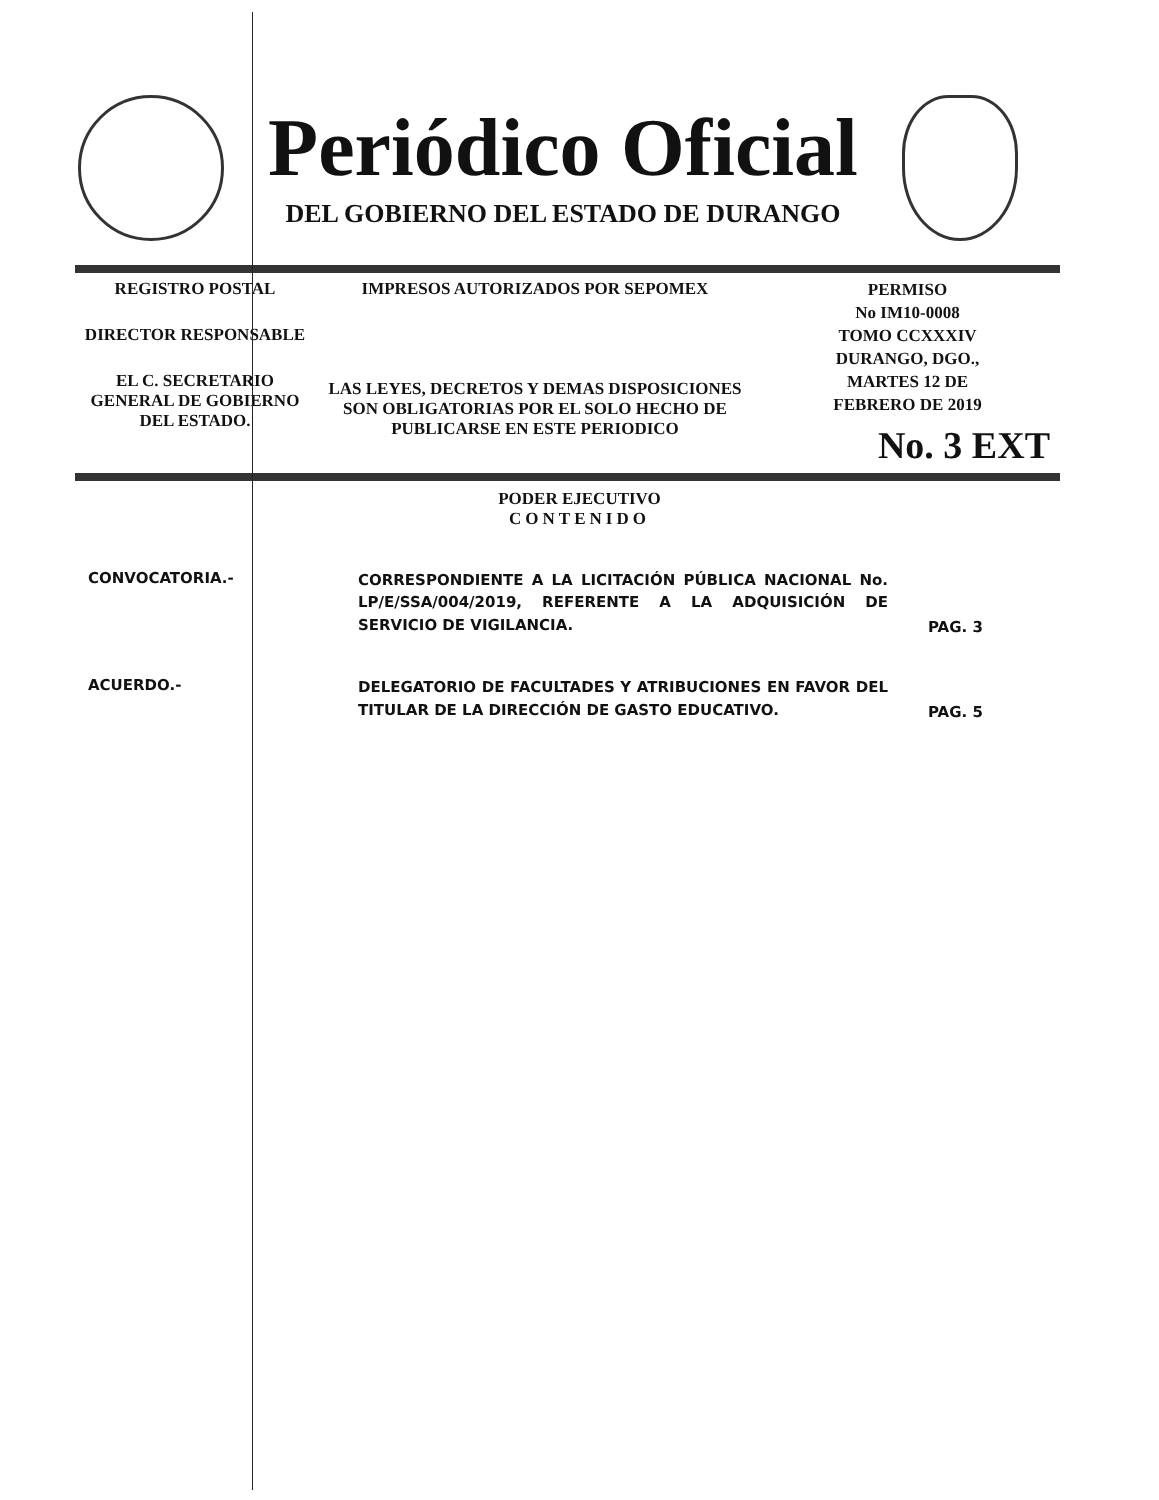Periódico Oficial
DEL GOBIERNO DEL ESTADO DE DURANGO
REGISTRO POSTAL
DIRECTOR RESPONSABLE
EL C. SECRETARIO
GENERAL DE GOBIERNO
DEL ESTADO.
IMPRESOS AUTORIZADOS POR SEPOMEX
LAS LEYES, DECRETOS Y DEMAS DISPOSICIONES
SON OBLIGATORIAS POR EL SOLO HECHO DE
PUBLICARSE EN ESTE PERIODICO
PERMISO
No IM10-0008
TOMO CCXXXIV
DURANGO, DGO.,
MARTES 12 DE
FEBRERO DE 2019
No. 3 EXT
PODER EJECUTIVO
CONTENIDO
CONVOCATORIA.-
CORRESPONDIENTE A LA LICITACIÓN PÚBLICA NACIONAL No. LP/E/SSA/004/2019, REFERENTE A LA ADQUISICIÓN DE SERVICIO DE VIGILANCIA.
PAG. 3
ACUERDO.-
DELEGATORIO DE FACULTADES Y ATRIBUCIONES EN FAVOR DEL TITULAR DE LA DIRECCIÓN DE GASTO EDUCATIVO.
PAG. 5